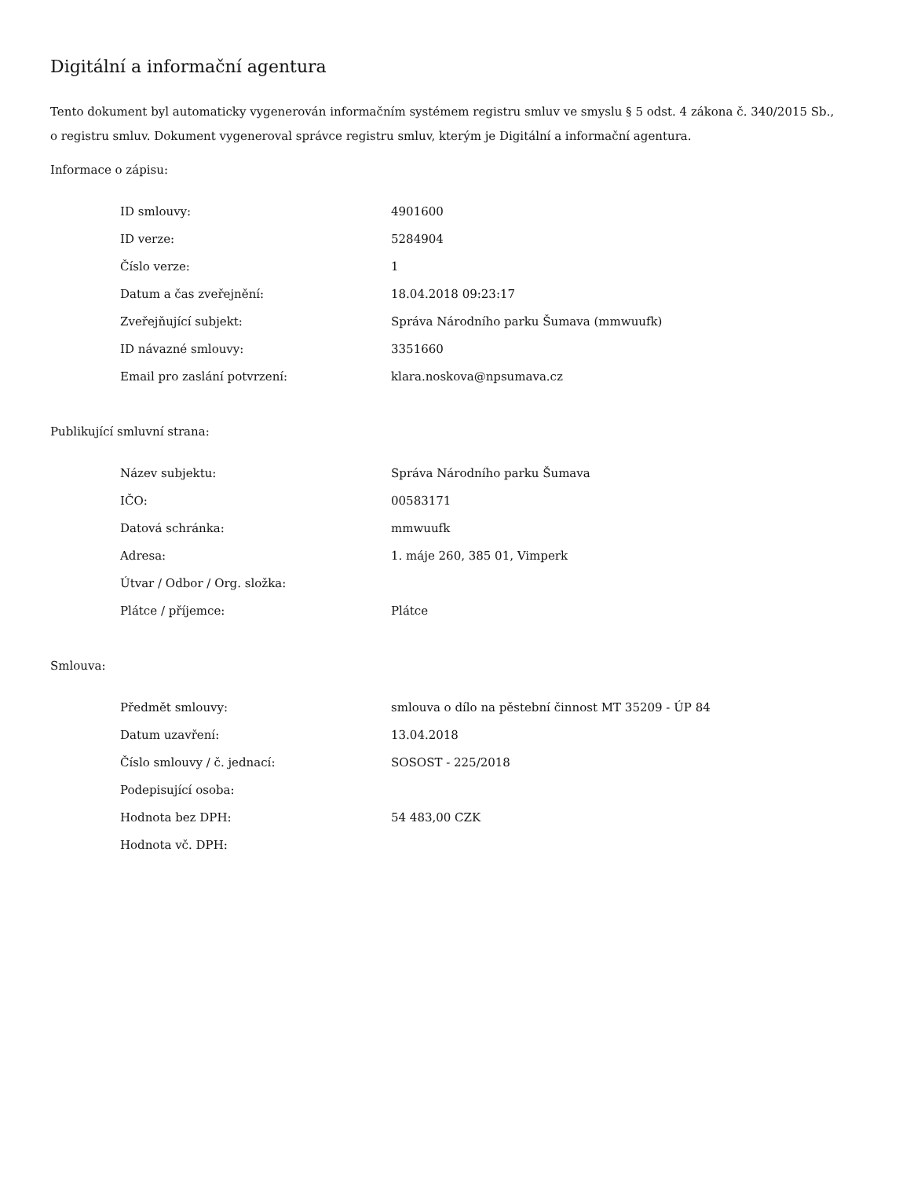Digitální a informační agentura
Tento dokument byl automaticky vygenerován informačním systémem registru smluv ve smyslu § 5 odst. 4 zákona č. 340/2015 Sb., o registru smluv. Dokument vygeneroval správce registru smluv, kterým je Digitální a informační agentura.
Informace o zápisu:
| ID smlouvy: | 4901600 |
| ID verze: | 5284904 |
| Číslo verze: | 1 |
| Datum a čas zveřejnění: | 18.04.2018 09:23:17 |
| Zveřejňující subjekt: | Správa Národního parku Šumava (mmwuufk) |
| ID návazné smlouvy: | 3351660 |
| Email pro zaslání potvrzení: | klara.noskova@npsumava.cz |
Publikující smluvní strana:
| Název subjektu: | Správa Národního parku Šumava |
| IČO: | 00583171 |
| Datová schránka: | mmwuufk |
| Adresa: | 1. máje 260, 385 01, Vimperk |
| Útvar / Odbor / Org. složka: | |
| Plátce / příjemce: | Plátce |
Smlouva:
| Předmět smlouvy: | smlouva o dílo na pěstební činnost MT 35209 - ÚP 84 |
| Datum uzavření: | 13.04.2018 |
| Číslo smlouvy / č. jednací: | SOSOST - 225/2018 |
| Podepisující osoba: | |
| Hodnota bez DPH: | 54 483,00 CZK |
| Hodnota vč. DPH: | |